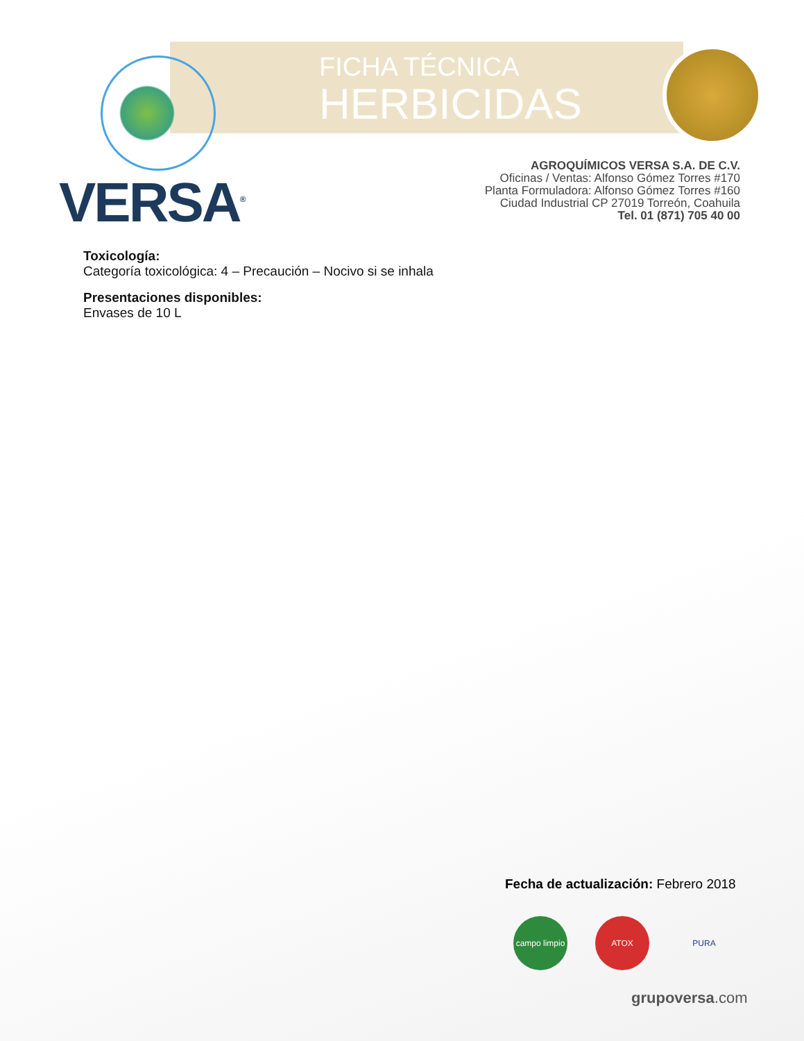FICHA TÉCNICA
HERBICIDAS
VERSA<sup>®</sup>
AGROQUÍMICOS VERSA S.A. DE C.V.
Oficinas / Ventas: Alfonso Gómez Torres #170
Planta Formuladora: Alfonso Gómez Torres #160
Ciudad Industrial CP 27019 Torreón, Coahuila
Tel. 01 (871) 705 40 00
Toxicología:
Categoría toxicológica: 4 – Precaución – Nocivo si se inhala
Presentaciones disponibles:
Envases de 10 L
Fecha de actualización: Febrero 2018
campo limpio
ATOX PURA
grupoversa.com